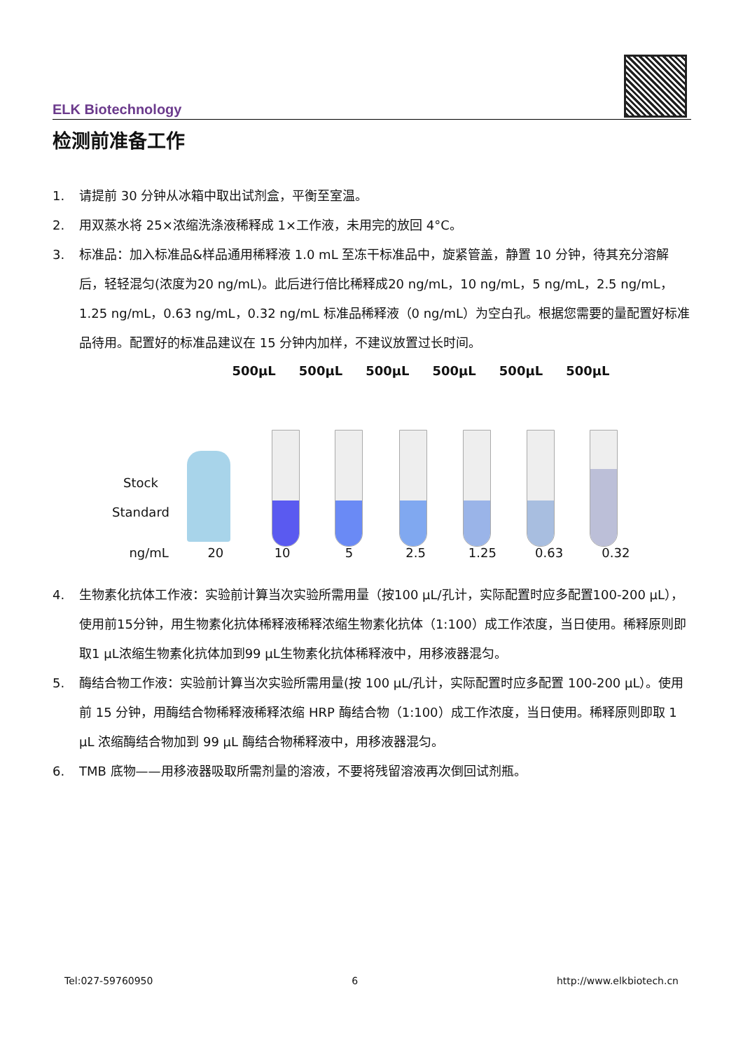ELK Biotechnology
检测前准备工作
1. 请提前 30 分钟从冰箱中取出试剂盒，平衡至室温。
2. 用双蒸水将 25×浓缩洗涤液稀释成 1×工作液，未用完的放回 4°C。
3. 标准品：加入标准品&样品通用稀释液 1.0 mL 至冻干标准品中，旋紧管盖，静置 10 分钟，待其充分溶解后，轻轻混匀(浓度为20 ng/mL)。此后进行倍比稀释成20 ng/mL，10 ng/mL，5 ng/mL，2.5 ng/mL，1.25 ng/mL，0.63 ng/mL，0.32 ng/mL 标准品稀释液（0 ng/mL）为空白孔。根据您需要的量配置好标准品待用。配置好的标准品建议在 15 分钟内加样，不建议放置过长时间。
500μL 500μL 500μL 500μL 500μL 500μL
Stock
Standard
ng/mL 20 10 5 2.5 1.25 0.63 0.32
4. 生物素化抗体工作液：实验前计算当次实验所需用量（按100 μL/孔计，实际配置时应多配置100-200 μL），使用前15分钟，用生物素化抗体稀释液稀释浓缩生物素化抗体（1:100）成工作浓度，当日使用。稀释原则即取1 μL浓缩生物素化抗体加到99 μL生物素化抗体稀释液中，用移液器混匀。
5. 酶结合物工作液：实验前计算当次实验所需用量(按 100 μL/孔计，实际配置时应多配置 100-200 μL）。使用前 15 分钟，用酶结合物稀释液稀释浓缩 HRP 酶结合物（1:100）成工作浓度，当日使用。稀释原则即取 1 μL 浓缩酶结合物加到 99 μL 酶结合物稀释液中，用移液器混匀。
6. TMB 底物——用移液器吸取所需剂量的溶液，不要将残留溶液再次倒回试剂瓶。
Tel:027-59760950 6 http://www.elkbiotech.cn